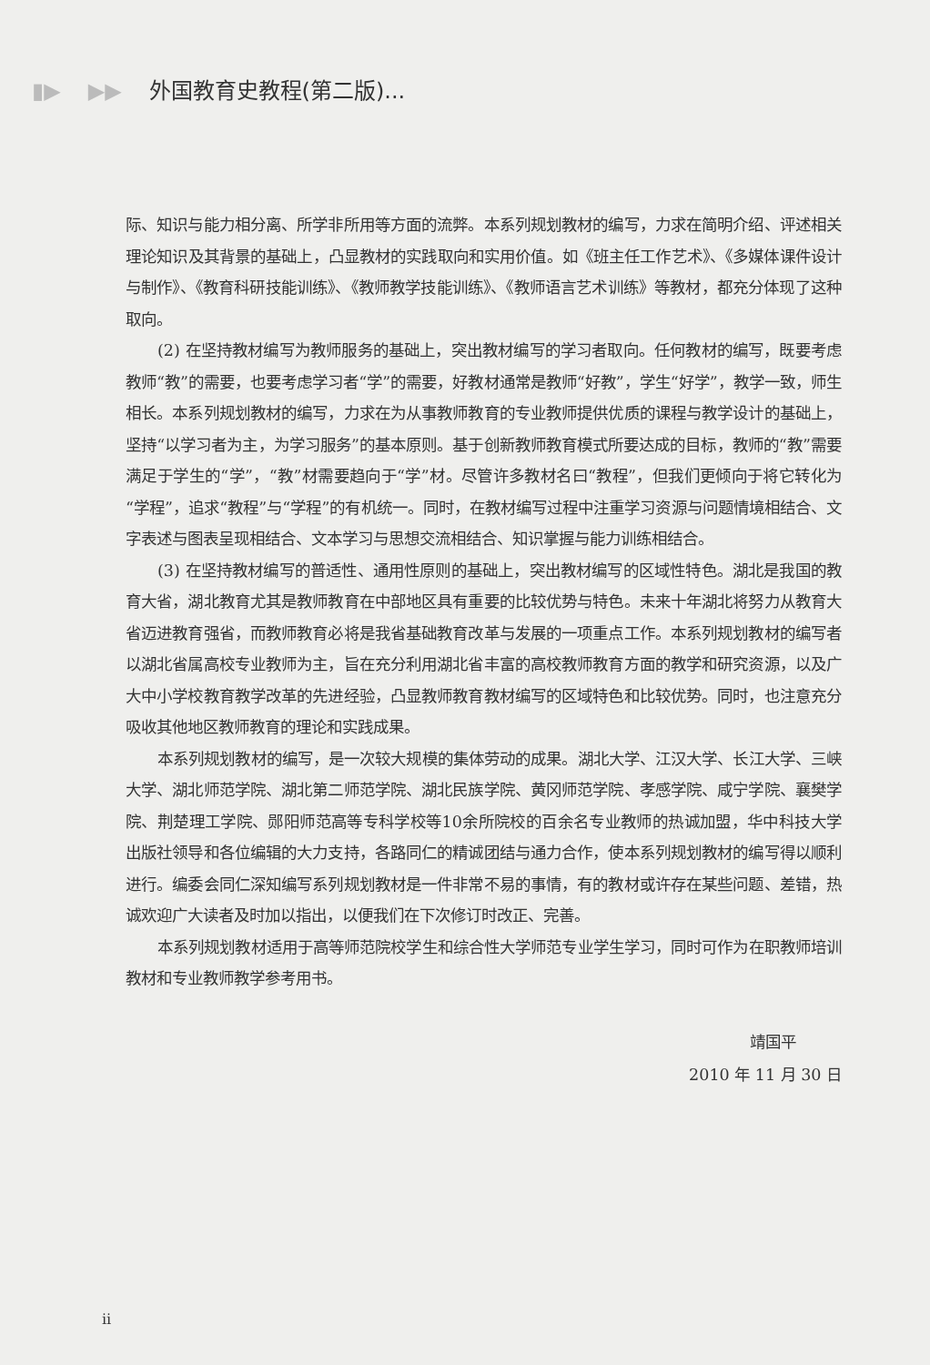▮▶ ▶▶ 外国教育史教程(第二版)...
际、知识与能力相分离、所学非所用等方面的流弊。本系列规划教材的编写，力求在简明介绍、评述相关理论知识及其背景的基础上，凸显教材的实践取向和实用价值。如《班主任工作艺术》、《多媒体课件设计与制作》、《教育科研技能训练》、《教师教学技能训练》、《教师语言艺术训练》等教材，都充分体现了这种取向。
(2) 在坚持教材编写为教师服务的基础上，突出教材编写的学习者取向。任何教材的编写，既要考虑教师“教”的需要，也要考虑学习者“学”的需要，好教材通常是教师“好教”，学生“好学”，教学一致，师生相长。本系列规划教材的编写，力求在为从事教师教育的专业教师提供优质的课程与教学设计的基础上，坚持“以学习者为主，为学习服务”的基本原则。基于创新教师教育模式所要达成的目标，教师的“教”需要满足于学生的“学”，“教”材需要趋向于“学”材。尽管许多教材名曰“教程”，但我们更倾向于将它转化为“学程”，追求“教程”与“学程”的有机统一。同时，在教材编写过程中注重学习资源与问题情境相结合、文字表述与图表呈现相结合、文本学习与思想交流相结合、知识掌握与能力训练相结合。
(3) 在坚持教材编写的普适性、通用性原则的基础上，突出教材编写的区域性特色。湖北是我国的教育大省，湖北教育尤其是教师教育在中部地区具有重要的比较优势与特色。未来十年湖北将努力从教育大省迈进教育强省，而教师教育必将是我省基础教育改革与发展的一项重点工作。本系列规划教材的编写者以湖北省属高校专业教师为主，旨在充分利用湖北省丰富的高校教师教育方面的教学和研究资源，以及广大中小学校教育教学改革的先进经验，凸显教师教育教材编写的区域特色和比较优势。同时，也注意充分吸收其他地区教师教育的理论和实践成果。
本系列规划教材的编写，是一次较大规模的集体劳动的成果。湖北大学、江汉大学、长江大学、三峡大学、湖北师范学院、湖北第二师范学院、湖北民族学院、黄冈师范学院、孝感学院、咸宁学院、襄樊学院、荆楚理工学院、郧阳师范高等专科学校等10余所院校的百余名专业教师的热诚加盟，华中科技大学出版社领导和各位编辑的大力支持，各路同仁的精诚团结与通力合作，使本系列规划教材的编写得以顺利进行。编委会同仁深知编写系列规划教材是一件非常不易的事情，有的教材或许存在某些问题、差错，热诚欢迎广大读者及时加以指出，以便我们在下次修订时改正、完善。
本系列规划教材适用于高等师范院校学生和综合性大学师范专业学生学习，同时可作为在职教师培训教材和专业教师教学参考用书。
靖国平
2010 年 11 月 30 日
ii